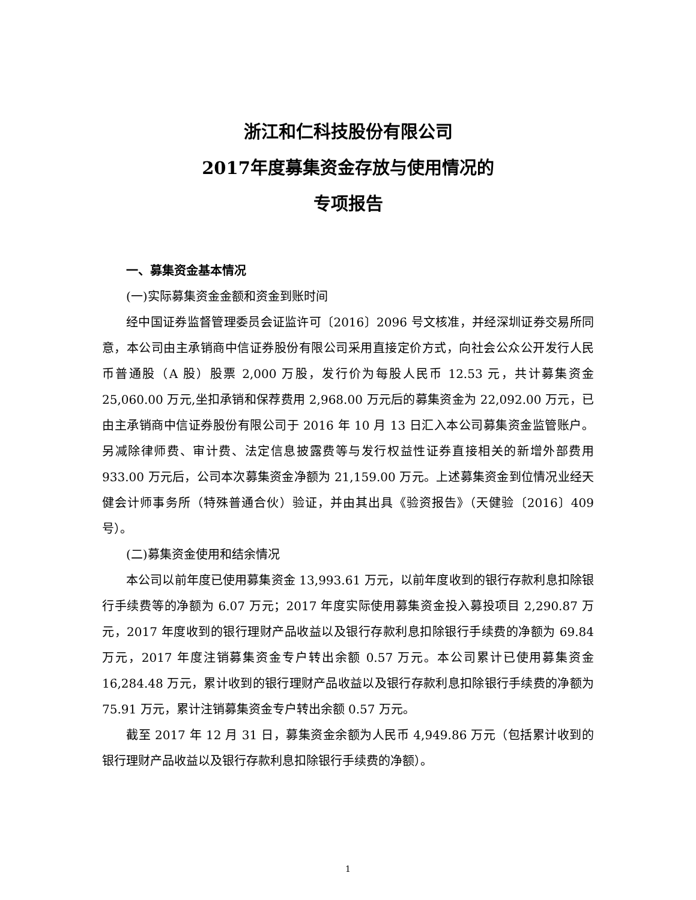浙江和仁科技股份有限公司
2017年度募集资金存放与使用情况的
专项报告
一、募集资金基本情况
(一)实际募集资金金额和资金到账时间
经中国证券监督管理委员会证监许可〔2016〕2096 号文核准，并经深圳证券交易所同意，本公司由主承销商中信证券股份有限公司采用直接定价方式，向社会公众公开发行人民币普通股（A 股）股票 2,000 万股，发行价为每股人民币 12.53 元，共计募集资金 25,060.00 万元,坐扣承销和保荐费用 2,968.00 万元后的募集资金为 22,092.00 万元，已由主承销商中信证券股份有限公司于 2016 年 10 月 13 日汇入本公司募集资金监管账户。另减除律师费、审计费、法定信息披露费等与发行权益性证券直接相关的新增外部费用 933.00 万元后，公司本次募集资金净额为 21,159.00 万元。上述募集资金到位情况业经天健会计师事务所（特殊普通合伙）验证，并由其出具《验资报告》（天健验〔2016〕409 号）。
(二)募集资金使用和结余情况
本公司以前年度已使用募集资金 13,993.61 万元，以前年度收到的银行存款利息扣除银行手续费等的净额为 6.07 万元；2017 年度实际使用募集资金投入募投项目 2,290.87 万元，2017 年度收到的银行理财产品收益以及银行存款利息扣除银行手续费的净额为 69.84 万元，2017 年度注销募集资金专户转出余额 0.57 万元。本公司累计已使用募集资金 16,284.48 万元，累计收到的银行理财产品收益以及银行存款利息扣除银行手续费的净额为 75.91 万元，累计注销募集资金专户转出余额 0.57 万元。
截至 2017 年 12 月 31 日，募集资金余额为人民币 4,949.86 万元（包括累计收到的银行理财产品收益以及银行存款利息扣除银行手续费的净额）。
1